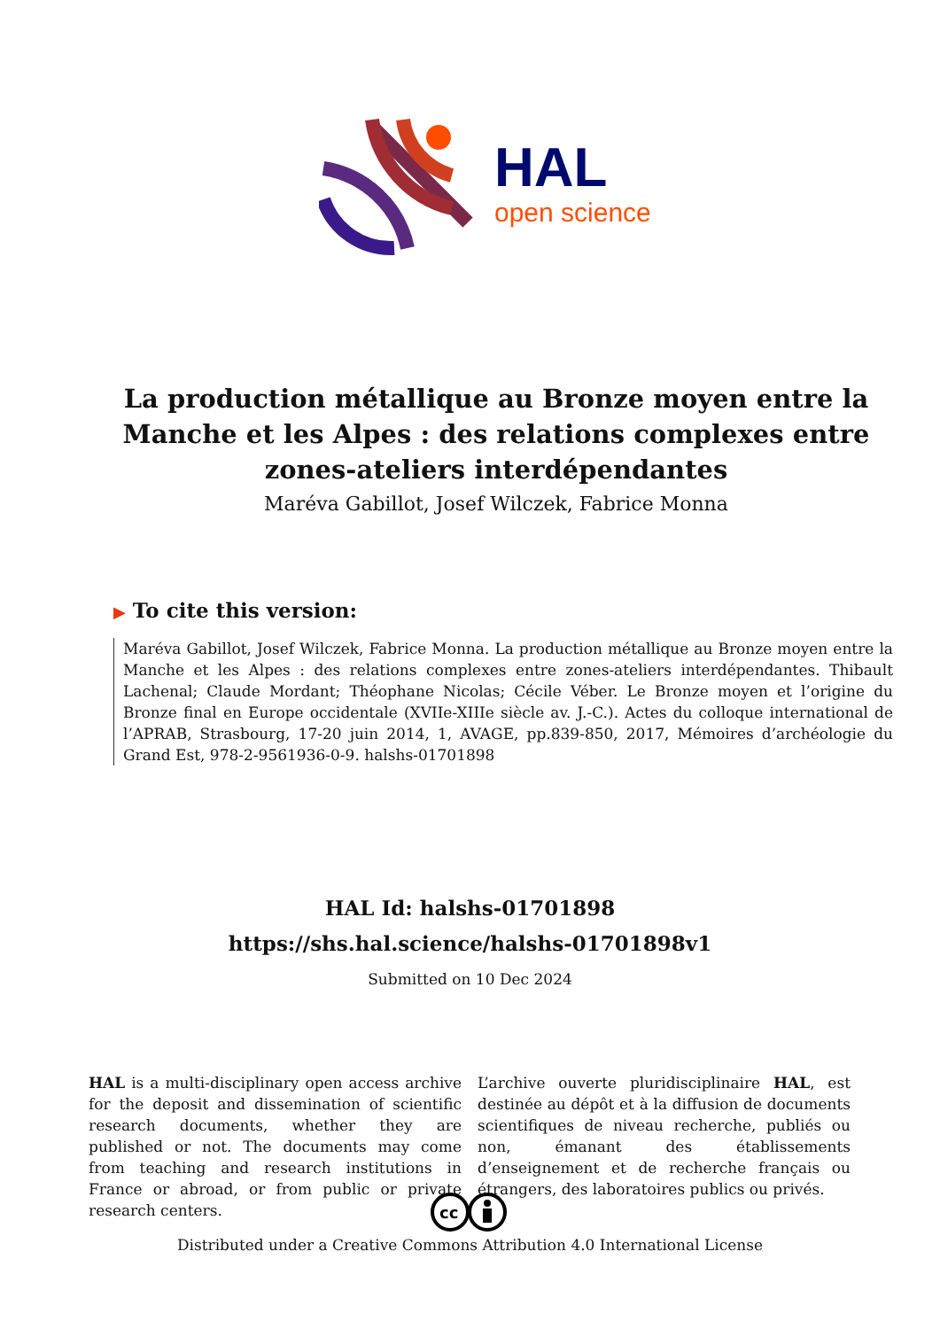HAL
open science
La production métallique au Bronze moyen entre la Manche et les Alpes : des relations complexes entre zones-ateliers interdépendantes
Maréva Gabillot, Josef Wilczek, Fabrice Monna
▶ To cite this version:
Maréva Gabillot, Josef Wilczek, Fabrice Monna. La production métallique au Bronze moyen entre la Manche et les Alpes : des relations complexes entre zones-ateliers interdépendantes. Thibault Lachenal; Claude Mordant; Théophane Nicolas; Cécile Véber. Le Bronze moyen et l’origine du Bronze final en Europe occidentale (XVIIe-XIIIe siècle av. J.-C.). Actes du colloque international de l’APRAB, Strasbourg, 17-20 juin 2014, 1, AVAGE, pp.839-850, 2017, Mémoires d’archéologie du Grand Est, 978-2-9561936-0-9. halshs-01701898
HAL Id: halshs-01701898
https://shs.hal.science/halshs-01701898v1
Submitted on 10 Dec 2024
HAL is a multi-disciplinary open access archive for the deposit and dissemination of scientific research documents, whether they are published or not. The documents may come from teaching and research institutions in France or abroad, or from public or private research centers.
L’archive ouverte pluridisciplinaire HAL, est destinée au dépôt et à la diffusion de documents scientifiques de niveau recherche, publiés ou non, émanant des établissements d’enseignement et de recherche français ou étrangers, des laboratoires publics ou privés.
cc
Distributed under a Creative Commons Attribution 4.0 International License